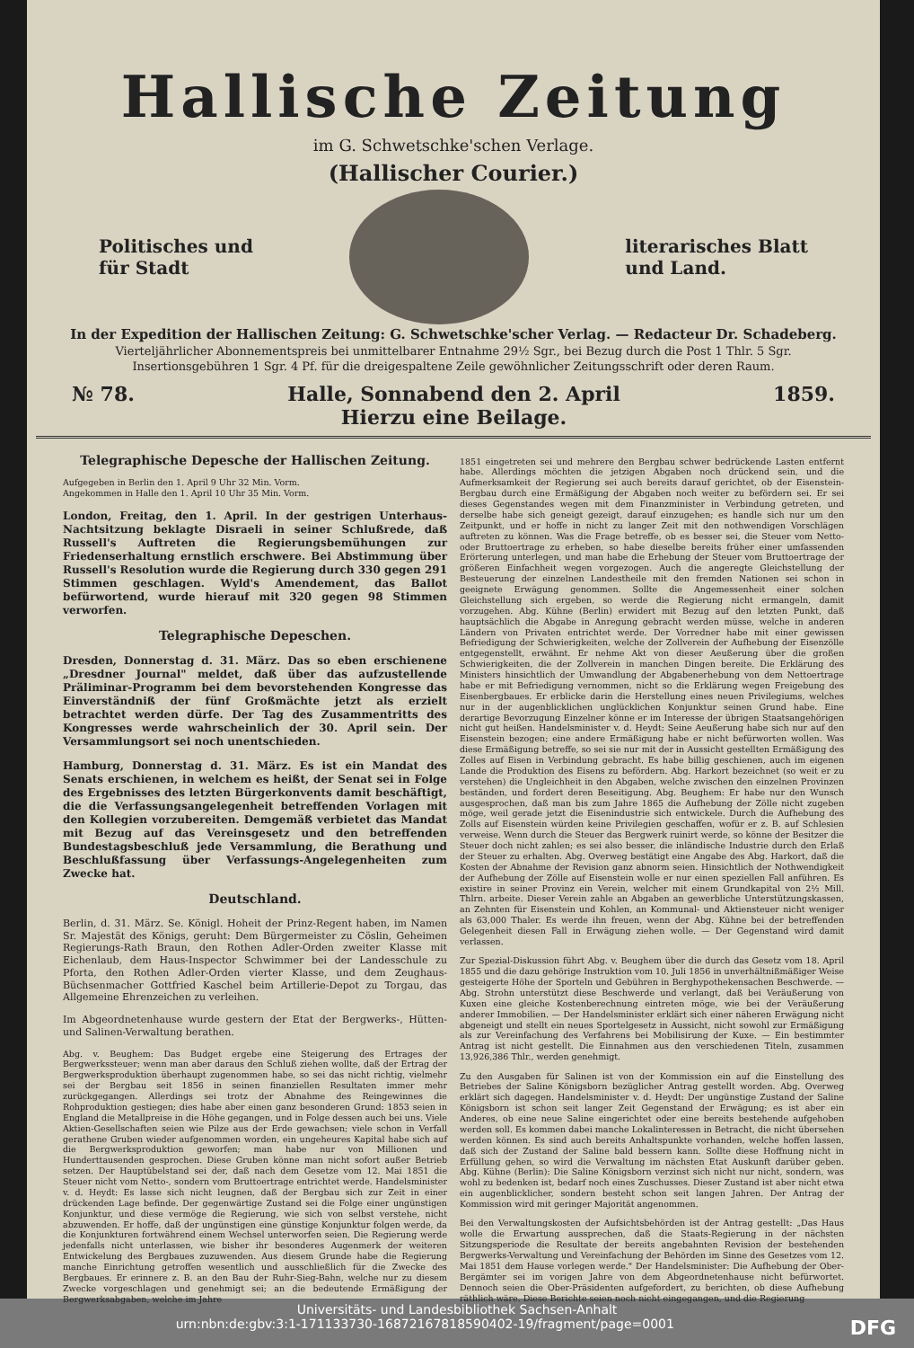Hallische Zeitung
im G. Schwetschke'schen Verlage.
(Hallischer Courier.)
Politisches und
für Stadt
literarisches Blatt
und Land.
In der Expedition der Hallischen Zeitung: G. Schwetschke'scher Verlag. — Redacteur Dr. Schadeberg.
Vierteljährlicher Abonnementspreis bei unmittelbarer Entnahme 29½ Sgr., bei Bezug durch die Post 1 Thlr. 5 Sgr.
Insertionsgebühren 1 Sgr. 4 Pf. für die dreigespaltene Zeile gewöhnlicher Zeitungsschrift oder deren Raum.
№ 78. Halle, Sonnabend den 2. April
Hierzu eine Beilage. 1859.
Telegraphische Depesche der Hallischen Zeitung.
Aufgegeben in Berlin den 1. April 9 Uhr 32 Min. Vorm.
Angekommen in Halle den 1. April 10 Uhr 35 Min. Vorm.
London, Freitag, den 1. April. In der gestrigen Unterhaus-Nachtsitzung beklagte Disraeli in seiner Schlußrede, daß Russell's Auftreten die Regierungsbemühungen zur Friedenserhaltung ernstlich erschwere. Bei Abstimmung über Russell's Resolution wurde die Regierung durch 330 gegen 291 Stimmen geschlagen. Wyld's Amendement, das Ballot befürwortend, wurde hierauf mit 320 gegen 98 Stimmen verworfen.
Telegraphische Depeschen.
Dresden, Donnerstag d. 31. März. Das so eben erschienene „Dresdner Journal" meldet, daß über das aufzustellende Präliminar-Programm bei dem bevorstehenden Kongresse das Einverständniß der fünf Großmächte jetzt als erzielt betrachtet werden dürfe. Der Tag des Zusammentritts des Kongresses werde wahrscheinlich der 30. April sein. Der Versammlungsort sei noch unentschieden.
Hamburg, Donnerstag d. 31. März. Es ist ein Mandat des Senats erschienen, in welchem es heißt, der Senat sei in Folge des Ergebnisses des letzten Bürgerkonvents damit beschäftigt, die die Verfassungsangelegenheit betreffenden Vorlagen mit den Kollegien vorzubereiten. Demgemäß verbietet das Mandat mit Bezug auf das Vereinsgesetz und den betreffenden Bundestagsbeschluß jede Versammlung, die Berathung und Beschlußfassung über Verfassungs-Angelegenheiten zum Zwecke hat.
Deutschland.
Berlin, d. 31. März. Se. Königl. Hoheit der Prinz-Regent haben, im Namen Sr. Majestät des Königs, geruht: Dem Bürgermeister zu Cöslin, Geheimen Regierungs-Rath Braun, den Rothen Adler-Orden zweiter Klasse mit Eichenlaub, dem Haus-Inspector Schwimmer bei der Landesschule zu Pforta, den Rothen Adler-Orden vierter Klasse, und dem Zeughaus-Büchsenmacher Gottfried Kaschel beim Artillerie-Depot zu Torgau, das Allgemeine Ehrenzeichen zu verleihen.
Im Abgeordnetenhause wurde gestern der Etat der Bergwerks-, Hütten- und Salinen-Verwaltung berathen.
Abg. v. Beughem: Das Budget ergebe eine Steigerung des Ertrages der Bergwerkssteuer; wenn man aber daraus den Schluß ziehen wollte, daß der Ertrag der Bergwerksproduktion überhaupt zugenommen habe, so sei das nicht richtig, vielmehr sei der Bergbau seit 1856 in seinen finanziellen Resultaten immer mehr zurückgegangen. Allerdings sei trotz der Abnahme des Reingewinnes die Rohproduktion gestiegen; dies habe aber einen ganz besonderen Grund: 1853 seien in England die Metallpreise in die Höhe gegangen, und in Folge dessen auch bei uns. Viele Aktien-Gesellschaften seien wie Pilze aus der Erde gewachsen; viele schon in Verfall gerathene Gruben wieder aufgenommen worden, ein ungeheures Kapital habe sich auf die Bergwerksproduktion geworfen; man habe nur von Millionen und Hunderttausenden gesprochen. Diese Gruben könne man nicht sofort außer Betrieb setzen. Der Hauptübelstand sei der, daß nach dem Gesetze vom 12. Mai 1851 die Steuer nicht vom Netto-, sondern vom Bruttoertrage entrichtet werde. Handelsminister v. d. Heydt: Es lasse sich nicht leugnen, daß der Bergbau sich zur Zeit in einer drückenden Lage befinde. Der gegenwärtige Zustand sei die Folge einer ungünstigen Konjunktur, und diese vermöge die Regierung, wie sich von selbst verstehe, nicht abzuwenden. Er hoffe, daß der ungünstigen eine günstige Konjunktur folgen werde, da die Konjunkturen fortwährend einem Wechsel unterworfen seien. Die Regierung werde jedenfalls nicht unterlassen, wie bisher ihr besonderes Augenmerk der weiteren Entwickelung des Bergbaues zuzuwenden. Aus diesem Grunde habe die Regierung manche Einrichtung getroffen wesentlich und ausschließlich für die Zwecke des Bergbaues. Er erinnere z. B. an den Bau der Ruhr-Sieg-Bahn, welche nur zu diesem Zwecke vorgeschlagen und genehmigt sei; an die bedeutende Ermäßigung der Bergwerksabgaben, welche im Jahre
1851 eingetreten sei und mehrere den Bergbau schwer bedrückende Lasten entfernt habe. Allerdings möchten die jetzigen Abgaben noch drückend sein, und die Aufmerksamkeit der Regierung sei auch bereits darauf gerichtet, ob der Eisenstein-Bergbau durch eine Ermäßigung der Abgaben noch weiter zu befördern sei. Er sei dieses Gegenstandes wegen mit dem Finanzminister in Verbindung getreten, und derselbe habe sich geneigt gezeigt, darauf einzugehen; es handle sich nur um den Zeitpunkt, und er hoffe in nicht zu langer Zeit mit den nothwendigen Vorschlägen auftreten zu können. Was die Frage betreffe, ob es besser sei, die Steuer vom Netto- oder Bruttoertrage zu erheben, so habe dieselbe bereits früher einer umfassenden Erörterung unterlegen, und man habe die Erhebung der Steuer vom Bruttoertrage der größeren Einfachheit wegen vorgezogen. Auch die angeregte Gleichstellung der Besteuerung der einzelnen Landestheile mit den fremden Nationen sei schon in geeignete Erwägung genommen. Sollte die Angemessenheit einer solchen Gleichstellung sich ergeben, so werde die Regierung nicht ermangeln, damit vorzugehen. Abg. Kühne (Berlin) erwidert mit Bezug auf den letzten Punkt, daß hauptsächlich die Abgabe in Anregung gebracht werden müsse, welche in anderen Ländern von Privaten entrichtet werde. Der Vorredner habe mit einer gewissen Befriedigung der Schwierigkeiten, welche der Zollverein der Aufhebung der Eisenzölle entgegenstellt, erwähnt. Er nehme Akt von dieser Aeußerung über die großen Schwierigkeiten, die der Zollverein in manchen Dingen bereite. Die Erklärung des Ministers hinsichtlich der Umwandlung der Abgabenerhebung von dem Nettoertrage habe er mit Befriedigung vernommen, nicht so die Erklärung wegen Freigebung des Eisenbergbaues. Er erblicke darin die Herstellung eines neuen Privilegiums, welches nur in der augenblicklichen unglücklichen Konjunktur seinen Grund habe. Eine derartige Bevorzugung Einzelner könne er im Interesse der übrigen Staatsangehörigen nicht gut heißen. Handelsminister v. d. Heydt: Seine Aeußerung habe sich nur auf den Eisenstein bezogen; eine andere Ermäßigung habe er nicht befürworten wollen. Was diese Ermäßigung betreffe, so sei sie nur mit der in Aussicht gestellten Ermäßigung des Zolles auf Eisen in Verbindung gebracht. Es habe billig geschienen, auch im eigenen Lande die Produktion des Eisens zu befördern. Abg. Harkort bezeichnet (so weit er zu verstehen) die Ungleichheit in den Abgaben, welche zwischen den einzelnen Provinzen beständen, und fordert deren Beseitigung. Abg. Beughem: Er habe nur den Wunsch ausgesprochen, daß man bis zum Jahre 1865 die Aufhebung der Zölle nicht zugeben möge, weil gerade jetzt die Eisenindustrie sich entwickele. Durch die Aufhebung des Zolls auf Eisenstein würden keine Privilegien geschaffen, wofür er z. B. auf Schlesien verweise. Wenn durch die Steuer das Bergwerk ruinirt werde, so könne der Besitzer die Steuer doch nicht zahlen; es sei also besser, die inländische Industrie durch den Erlaß der Steuer zu erhalten. Abg. Overweg bestätigt eine Angabe des Abg. Harkort, daß die Kosten der Abnahme der Revision ganz abnorm seien. Hinsichtlich der Nothwendigkeit der Aufhebung der Zölle auf Eisenstein wolle er nur einen speziellen Fall anführen. Es existire in seiner Provinz ein Verein, welcher mit einem Grundkapital von 2½ Mill. Thlrn. arbeite. Dieser Verein zahle an Abgaben an gewerbliche Unterstützungskassen, an Zehnten für Eisenstein und Kohlen, an Kommunal- und Aktiensteuer nicht weniger als 63,000 Thaler. Es werde ihn freuen, wenn der Abg. Kühne bei der betreffenden Gelegenheit diesen Fall in Erwägung ziehen wolle. — Der Gegenstand wird damit verlassen.
Zur Spezial-Diskussion führt Abg. v. Beughem über die durch das Gesetz vom 18. April 1855 und die dazu gehörige Instruktion vom 10. Juli 1856 in unverhältnißmäßiger Weise gesteigerte Höhe der Sporteln und Gebühren in Berghypothekensachen Beschwerde. — Abg. Strohn unterstützt diese Beschwerde und verlangt, daß bei Veräußerung von Kuxen eine gleiche Kostenberechnung eintreten möge, wie bei der Veräußerung anderer Immobilien. — Der Handelsminister erklärt sich einer näheren Erwägung nicht abgeneigt und stellt ein neues Sportelgesetz in Aussicht, nicht sowohl zur Ermäßigung als zur Vereinfachung des Verfahrens bei Mobilisirung der Kuxe. — Ein bestimmter Antrag ist nicht gestellt. Die Einnahmen aus den verschiedenen Titeln, zusammen 13,926,386 Thlr., werden genehmigt.
Zu den Ausgaben für Salinen ist von der Kommission ein auf die Einstellung des Betriebes der Saline Königsborn bezüglicher Antrag gestellt worden. Abg. Overweg erklärt sich dagegen. Handelsminister v. d. Heydt: Der ungünstige Zustand der Saline Königsborn ist schon seit langer Zeit Gegenstand der Erwägung; es ist aber ein Anderes, ob eine neue Saline eingerichtet oder eine bereits bestehende aufgehoben werden soll. Es kommen dabei manche Lokalinteressen in Betracht, die nicht übersehen werden können. Es sind auch bereits Anhaltspunkte vorhanden, welche hoffen lassen, daß sich der Zustand der Saline bald bessern kann. Sollte diese Hoffnung nicht in Erfüllung gehen, so wird die Verwaltung im nächsten Etat Auskunft darüber geben. Abg. Kühne (Berlin): Die Saline Königsborn verzinst sich nicht nur nicht, sondern, was wohl zu bedenken ist, bedarf noch eines Zuschusses. Dieser Zustand ist aber nicht etwa ein augenblicklicher, sondern besteht schon seit langen Jahren. Der Antrag der Kommission wird mit geringer Majorität angenommen.
Bei den Verwaltungskosten der Aufsichtsbehörden ist der Antrag gestellt: „Das Haus wolle die Erwartung aussprechen, daß die Staats-Regierung in der nächsten Sitzungsperiode die Resultate der bereits angebahnten Revision der bestehenden Bergwerks-Verwaltung und Vereinfachung der Behörden im Sinne des Gesetzes vom 12. Mai 1851 dem Hause vorlegen werde." Der Handelsminister: Die Aufhebung der Ober-Bergämter sei im vorigen Jahre von dem Abgeordnetenhause nicht befürwortet. Dennoch seien die Ober-Präsidenten aufgefordert, zu berichten, ob diese Aufhebung räthlich wäre. Diese Berichte seien noch nicht eingegangen, und die Regierung
Universitäts- und Landesbibliothek Sachsen-Anhalt
urn:nbn:de:gbv:3:1-171133730-16872167818590402-19/fragment/page=0001 DFG